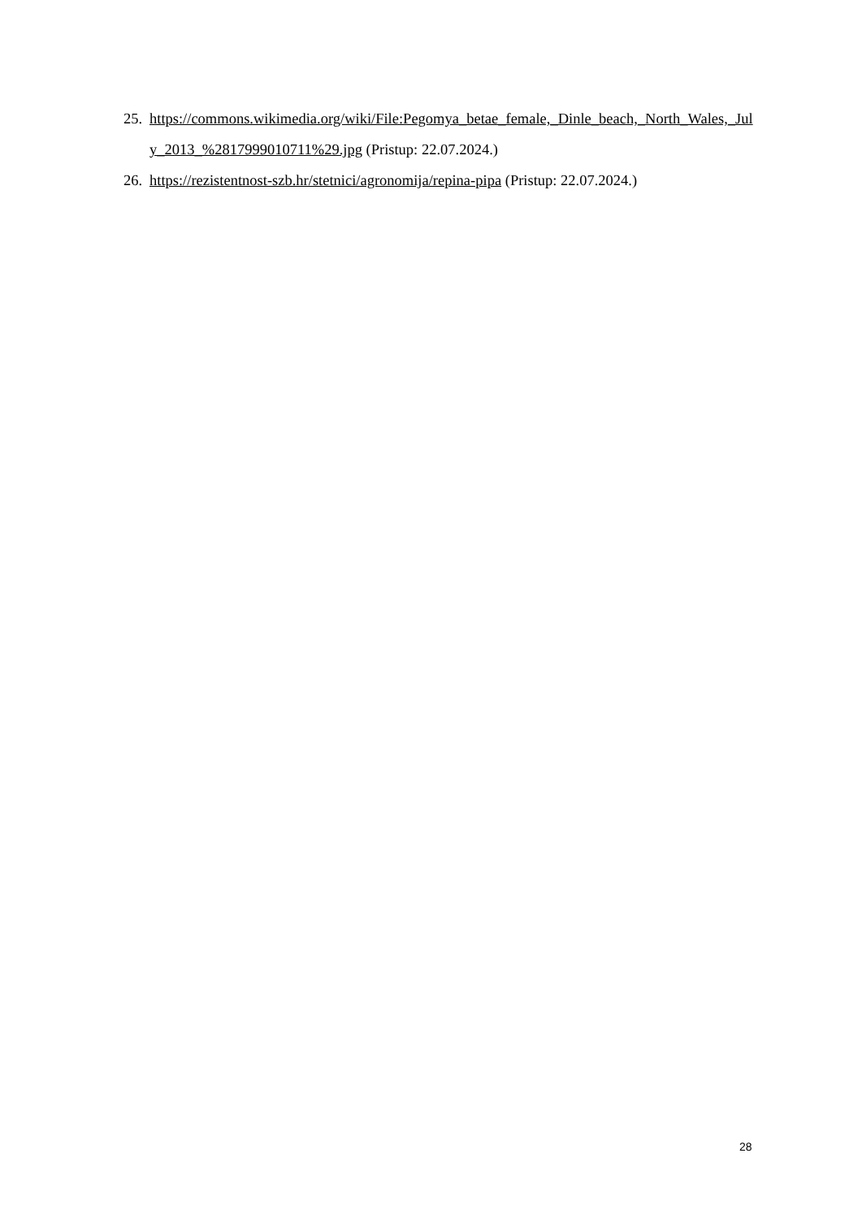25. https://commons.wikimedia.org/wiki/File:Pegomya_betae_female,_Dinle_beach,_North_Wales,_July_2013_%2817999010711%29.jpg (Pristup: 22.07.2024.)
26. https://rezistentnost-szb.hr/stetnici/agronomija/repina-pipa (Pristup: 22.07.2024.)
28